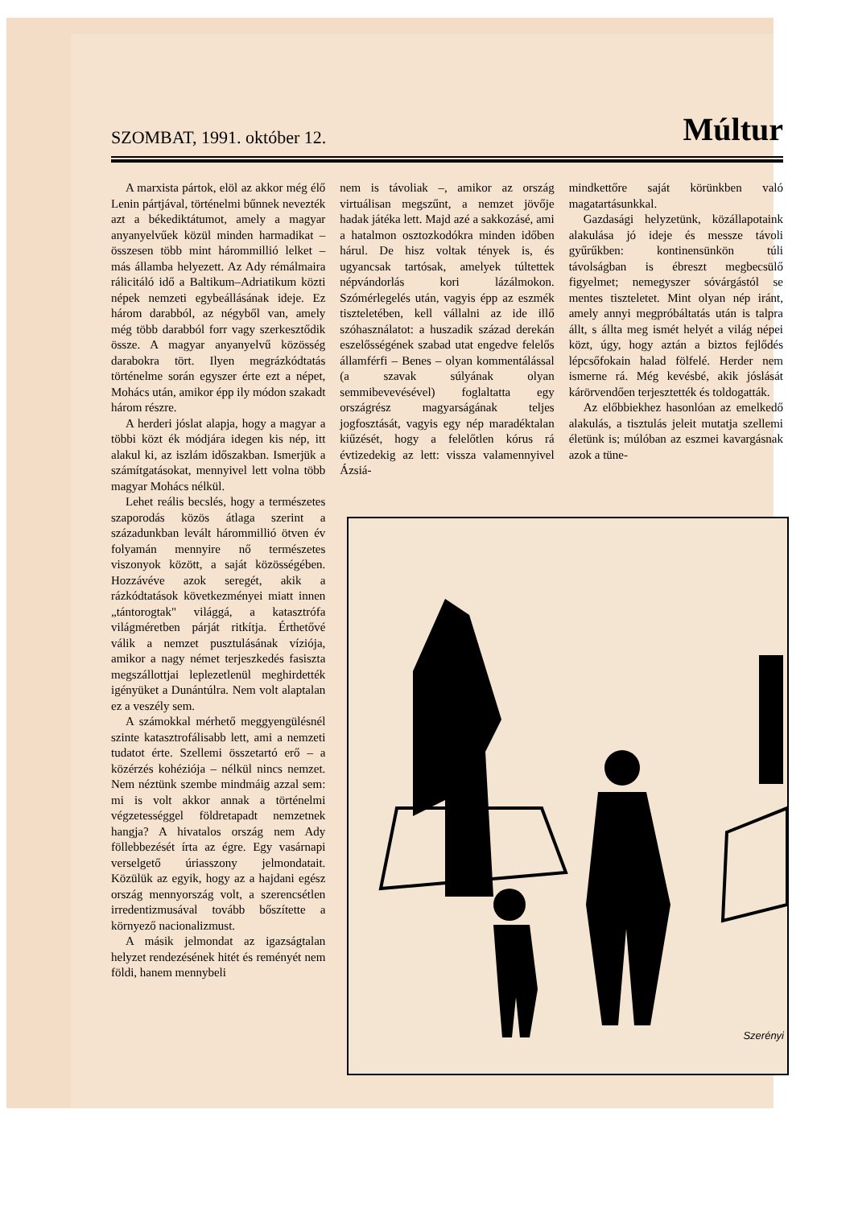SZOMBAT, 1991. október 12.
Múltur
A marxista pártok, elöl az akkor még élő Lenin pártjával, történelmi bűnnek nevezték azt a békediktátumot, amely a magyar anyanyelvűek közül minden harmadikat – összesen több mint hárommillió lelket – más államba helyezett. Az Ady rémálmaira rálicitáló idő a Baltikum–Adriatikum közti népek nemzeti egybeállásának ideje. Ez három darabból, az négyből van, amely még több darabból forr vagy szerkesztődik össze. A magyar anyanyelvű közösség darabokra tört. Ilyen megrázkódtatás történelme során egyszer érte ezt a népet, Mohács után, amikor épp ily módon szakadt három részre.
A herderi jóslat alapja, hogy a magyar a többi közt ék módjára idegen kis nép, itt alakul ki, az iszlám időszakban. Ismerjük a számítgatásokat, mennyivel lett volna több magyar Mohács nélkül.
Lehet reális becslés, hogy a természetes szaporodás közös átlaga szerint a századunkban levált hárommillió ötven év folyamán mennyire nő természetes viszonyok között, a saját közösségében. Hozzávéve azok seregét, akik a rázkódtatások következményei miatt innen „tántorogtak" világgá, a katasztrófa világméretben párját ritkítja. Érthetővé válik a nemzet pusztulásának víziója, amikor a nagy német terjeszkedés fasiszta megszállottjai leplezetlenül meghirdették igényüket a Dunántúlra. Nem volt alaptalan ez a veszély sem.
A számokkal mérhető meggyengülésnél szinte katasztrofálisabb lett, ami a nemzeti tudatot érte. Szellemi összetartó erő – a közérzés kohéziója – nélkül nincs nemzet. Nem néztünk szembe mindmáig azzal sem: mi is volt akkor annak a történelmi végzetességgel földretapadt nemzetnek hangja? A hivatalos ország nem Ady föllebbezését írta az égre. Egy vasárnapi verselgető úriasszony jelmondatait. Közülük az egyik, hogy az a hajdani egész ország mennyország volt, a szerencsétlen irredentizmusával tovább bőszítette a környező nacionalizmust.
A másik jelmondat az igazságtalan helyzet rendezésének hitét és reményét nem földi, hanem mennybeli
nem is távoliak –, amikor az ország virtuálisan megszűnt, a nemzet jövője hadak játéka lett. Majd azé a sakkozásé, ami a hatalmon osztozkodókra minden időben hárul. De hisz voltak tények is, és ugyancsak tartósak, amelyek túltettek népvándorlás kori lázálmokon. Szómérlegelés után, vagyis épp az eszmék tiszteletében, kell vállalni az ide illő szóhasználatot: a huszadik század derekán eszelősségének szabad utat engedve felelős államférfi – Benes – olyan kommentálással (a szavak súlyának olyan semmibevevésével) foglaltatta egy országrész magyarságának teljes jogfosztását, vagyis egy nép maradéktalan kiűzését, hogy a felelőtlen kórus rá évtizedekig az lett: vissza valamennyivel Ázsiá-
mindkettőre saját körünkben való magatartásunkkal.
Gazdasági helyzetünk, közállapotaink alakulása jó ideje és messze távoli gyűrűkben: kontinensünkön túli távolságban is ébreszt megbecsülő figyelmet; nemegyszer sóvárgástól se mentes tiszteletet. Mint olyan nép iránt, amely annyi megpróbáltatás után is talpra állt, s állta meg ismét helyét a világ népei közt, úgy, hogy aztán a biztos fejlődés lépcsőfokain halad fölfelé. Herder nem ismerne rá. Még kevésbé, akik jóslását kárörvendően terjesztették és toldogatták.
Az előbbiekhez hasonlóan az emelkedő alakulás, a tisztulás jeleit mutatja szellemi életünk is; múlóban az eszmei kavargásnak azok a tüne-
Szerényi